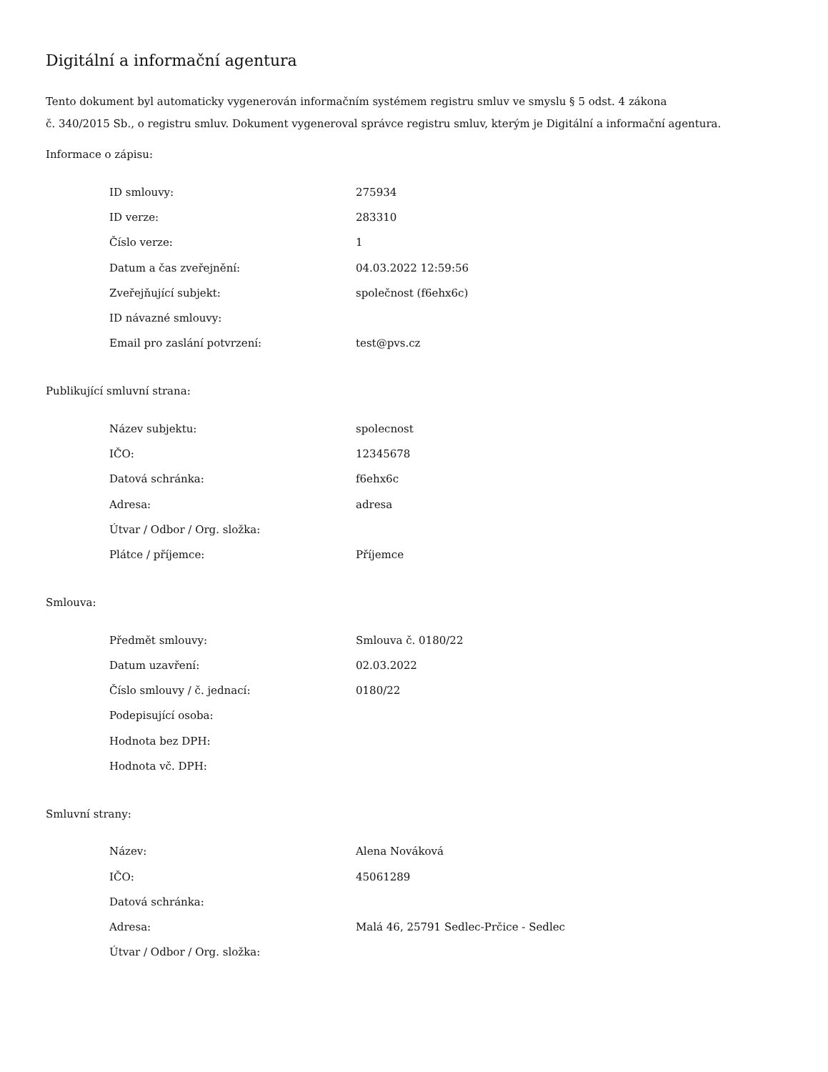Digitální a informační agentura
Tento dokument byl automaticky vygenerován informačním systémem registru smluv ve smyslu § 5 odst. 4 zákona
č. 340/2015 Sb., o registru smluv. Dokument vygeneroval správce registru smluv, kterým je Digitální a informační agentura.
Informace o zápisu:
| ID smlouvy: | 275934 |
| ID verze: | 283310 |
| Číslo verze: | 1 |
| Datum a čas zveřejnění: | 04.03.2022 12:59:56 |
| Zveřejňující subjekt: | společnost (f6ehx6c) |
| ID návazné smlouvy: | |
| Email pro zaslání potvrzení: | test@pvs.cz |
Publikující smluvní strana:
| Název subjektu: | spolecnost |
| IČO: | 12345678 |
| Datová schránka: | f6ehx6c |
| Adresa: | adresa |
| Útvar / Odbor / Org. složka: | |
| Plátce / příjemce: | Příjemce |
Smlouva:
| Předmět smlouvy: | Smlouva č. 0180/22 |
| Datum uzavření: | 02.03.2022 |
| Číslo smlouvy / č. jednací: | 0180/22 |
| Podepisující osoba: | |
| Hodnota bez DPH: | |
| Hodnota vč. DPH: | |
Smluvní strany:
| Název: | Alena Nováková |
| IČO: | 45061289 |
| Datová schránka: | |
| Adresa: | Malá 46, 25791 Sedlec-Prčice - Sedlec |
| Útvar / Odbor / Org. složka: | |